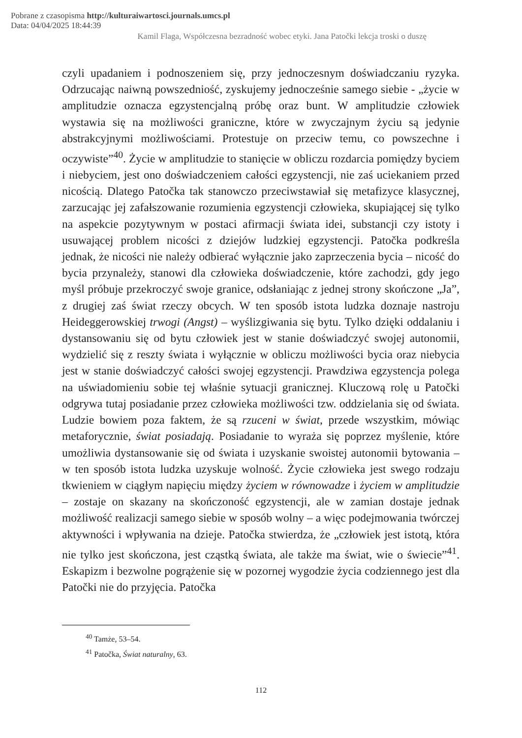Pobrane z czasopisma http://kulturaiwartosci.journals.umcs.pl
Data: 04/04/2025 18:44:39
Kamil Flaga, Współczesna bezradność wobec etyki. Jana Patočki lekcja troski o duszę
czyli upadaniem i podnoszeniem się, przy jednoczesnym doświadczaniu ryzyka. Odrzucając naiwną powszedniość, zyskujemy jednocześnie samego siebie - „życie w amplitudzie oznacza egzystencjalną próbę oraz bunt. W amplitudzie człowiek wystawia się na możliwości graniczne, które w zwyczajnym życiu są jedynie abstrakcyjnymi możliwościami. Protestuje on przeciw temu, co powszechne i oczywiste”<sup>40</sup>. Życie w amplitudzie to stanięcie w obliczu rozdarcia pomiędzy byciem i niebyciem, jest ono doświadczeniem całości egzystencji, nie zaś uciekaniem przed nicością. Dlatego Patočka tak stanowczo przeciwstawiał się metafizyce klasycznej, zarzucając jej zafałszowanie rozumienia egzystencji człowieka, skupiającej się tylko na aspekcie pozytywnym w postaci afirmacji świata idei, substancji czy istoty i usuwającej problem nicości z dziejów ludzkiej egzystencji. Patočka podkreśla jednak, że nicości nie należy odbierać wyłącznie jako zaprzeczenia bycia – nicość do bycia przynależy, stanowi dla człowieka doświadczenie, które zachodzi, gdy jego myśl próbuje przekroczyć swoje granice, odsłaniając z jednej strony skończone „Ja”, z drugiej zaś świat rzeczy obcych. W ten sposób istota ludzka doznaje nastroju Heideggerowskiej trwogi (Angst) – wyślizgiwania się bytu. Tylko dzięki oddalaniu i dystansowaniu się od bytu człowiek jest w stanie doświadczyć swojej autonomii, wydzielić się z reszty świata i wyłącznie w obliczu możliwości bycia oraz niebycia jest w stanie doświadczyć całości swojej egzystencji. Prawdziwa egzystencja polega na uświadomieniu sobie tej właśnie sytuacji granicznej. Kluczową rolę u Patočki odgrywa tutaj posiadanie przez człowieka możliwości tzw. oddzielania się od świata. Ludzie bowiem poza faktem, że są rzuceni w świat, przede wszystkim, mówiąc metaforycznie, świat posiadają. Posiadanie to wyraża się poprzez myślenie, które umożliwia dystansowanie się od świata i uzyskanie swoistej autonomii bytowania – w ten sposób istota ludzka uzyskuje wolność. Życie człowieka jest swego rodzaju tkwieniem w ciągłym napięciu między życiem w równowadze i życiem w amplitudzie – zostaje on skazany na skończoność egzystencji, ale w zamian dostaje jednak możliwość realizacji samego siebie w sposób wolny – a więc podejmowania twórczej aktywności i wpływania na dzieje. Patočka stwierdza, że „człowiek jest istotą, która nie tylko jest skończona, jest cząstką świata, ale także ma świat, wie o świecie”<sup>41</sup>. Eskapizm i bezwolne pogrążenie się w pozornej wygodzie życia codziennego jest dla Patočki nie do przyjęcia. Patočka
<sup>40</sup> Tamże, 53–54.
<sup>41</sup> Patočka, Świat naturalny, 63.
112